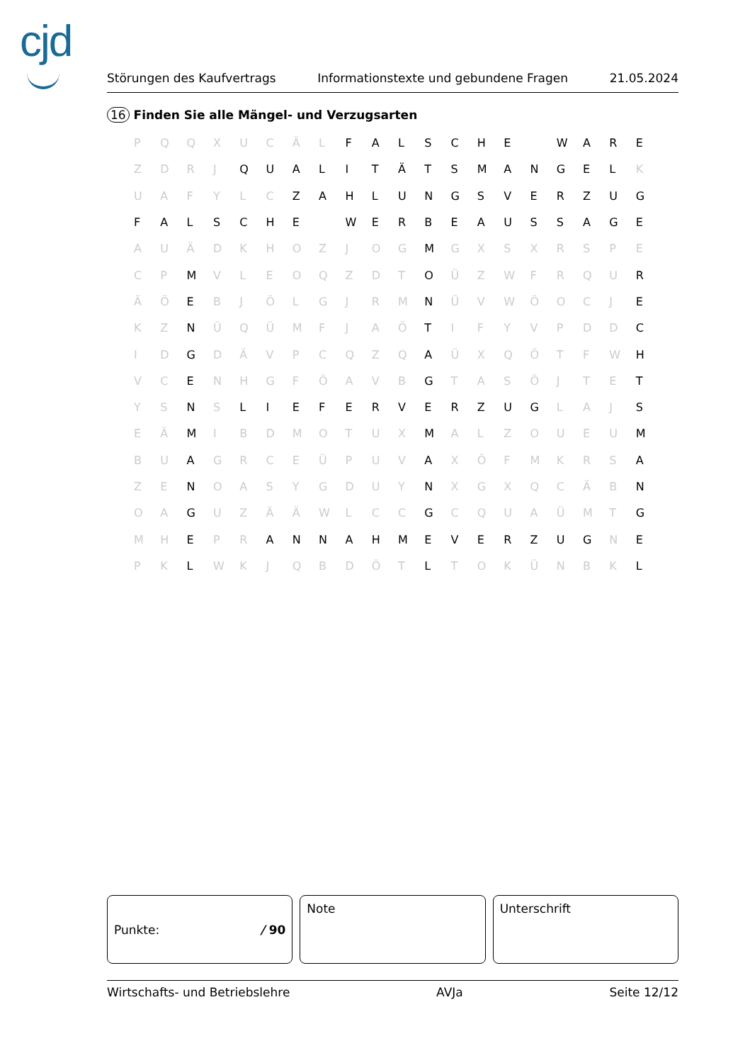cjd
Störungen des Kaufvertrags Informationstexte und gebundene Fragen 21.05.2024
16 Finden Sie alle Mängel- und Verzugsarten
| P | Q | Q | X | U | C | Ä | L | F | A | L | S | C | H | E | | W | A | R | E |
| Z | D | R | J | Q | U | A | L | I | T | Ä | T | S | M | A | N | G | E | L | K |
| U | A | F | Y | L | C | Z | A | H | L | U | N | G | S | V | E | R | Z | U | G |
| F | A | L | S | C | H | E | | W | E | R | B | E | A | U | S | S | A | G | E |
| A | U | Ä | D | K | H | O | Z | J | O | G | M | G | X | S | X | R | S | P | E |
| C | P | M | V | L | E | O | Q | Z | D | T | O | Ü | Z | W | F | R | Q | U | R |
| Ä | Ö | E | B | J | Ö | L | G | J | R | M | N | Ü | V | W | Ö | O | C | J | E |
| K | Z | N | Ü | Q | Ü | M | F | J | A | Ö | T | I | F | Y | V | P | D | D | C |
| I | D | G | D | Ä | V | P | C | Q | Z | Q | A | Ü | X | Q | Ö | T | F | W | H |
| V | C | E | N | H | G | F | Ö | A | V | B | G | T | A | S | Ö | J | T | E | T |
| Y | S | N | S | L | I | E | F | E | R | V | E | R | Z | U | G | L | A | J | S |
| E | Ä | M | I | B | D | M | O | T | U | X | M | A | L | Z | O | U | E | U | M |
| B | U | A | G | R | C | E | Ü | P | U | V | A | X | Ö | F | M | K | R | S | A |
| Z | E | N | O | A | S | Y | G | D | U | Y | N | X | G | X | Q | C | Ä | B | N |
| O | A | G | U | Z | Ä | Ä | W | L | C | C | G | C | Q | U | A | Ü | M | T | G |
| M | H | E | P | R | A | N | N | A | H | M | E | V | E | R | Z | U | G | N | E |
| P | K | L | W | K | J | Q | B | D | Ö | T | L | T | O | K | Ü | N | B | K | L |
Punkte: / 90 Note Unterschrift
Wirtschafts- und Betriebslehre AVJa Seite 12/12